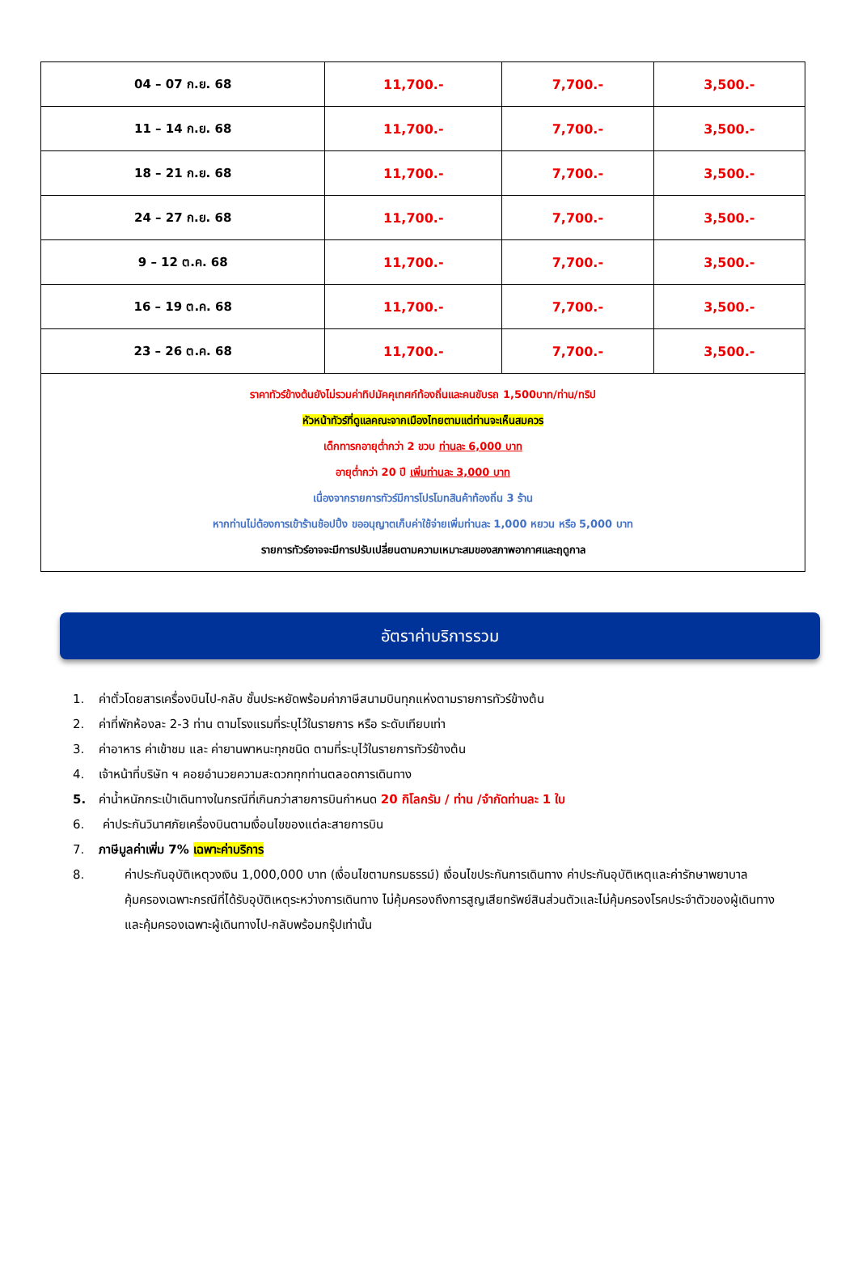| 04 – 07 ก.ย. 68 | 11,700.- | 7,700.- | 3,500.- |
| 11 – 14 ก.ย. 68 | 11,700.- | 7,700.- | 3,500.- |
| 18 – 21 ก.ย. 68 | 11,700.- | 7,700.- | 3,500.- |
| 24 – 27 ก.ย. 68 | 11,700.- | 7,700.- | 3,500.- |
| 9 – 12 ต.ค. 68 | 11,700.- | 7,700.- | 3,500.- |
| 16 – 19 ต.ค. 68 | 11,700.- | 7,700.- | 3,500.- |
| 23 – 26 ต.ค. 68 | 11,700.- | 7,700.- | 3,500.- |
| ราคาทัวร์ข้างต้นยังไม่รวมค่าทิปมัคคุเทศก์ท้องถิ่นและคนขับรถ 1,500บาท/ท่าน/ทริป หัวหน้าทัวร์ที่ดูแลคณะจากเมืองไทยตามแต่ท่านจะเห็นสมควร เด็กทารกอายุต่ำกว่า 2 ขวบ ท่านละ 6,000 บาท อายุต่ำกว่า 20 ปี เพิ่มท่านละ 3,000 บาท เนื่องจากรายการทัวร์มีการโปรโมทสินค้าท้องถิ่น 3 ร้าน หากท่านไม่ต้องการเข้าร้านช้อปปิ้ง ขออนุญาตเก็บค่าใช้จ่ายเพิ่มท่านละ 1,000 หยวน หรือ 5,000 บาท รายการทัวร์อาจจะมีการปรับเปลี่ยนตามความเหมาะสมของสภาพอากาศและฤดูกาล | | | |
อัตราค่าบริการรวม
1. ค่าตั๋วโดยสารเครื่องบินไป-กลับ ชั้นประหยัดพร้อมค่าภาษีสนามบินทุกแห่งตามรายการทัวร์ข้างต้น
2. ค่าที่พักห้องละ 2-3 ท่าน ตามโรงแรมที่ระบุไว้ในรายการ หรือ ระดับเทียบเท่า
3. ค่าอาหาร ค่าเข้าชม และ ค่ายานพาหนะทุกชนิด ตามที่ระบุไว้ในรายการทัวร์ข้างต้น
4. เจ้าหน้าที่บริษัท ฯ คอยอำนวยความสะดวกทุกท่านตลอดการเดินทาง
5. ค่าน้ำหนักกระเป๋าเดินทางในกรณีที่เกินกว่าสายการบินกำหนด 20 กิโลกรัม / ท่าน /จำกัดท่านละ 1 ใบ
6. ค่าประกันวินาศภัยเครื่องบินตามเงื่อนไขของแต่ละสายการบิน
7. ภาษีมูลค่าเพิ่ม 7% เฉพาะค่าบริการ
8. ค่าประกันอุบัติเหตุวงเงิน 1,000,000 บาท (เงื่อนไขตามกรมธรรม์) เงื่อนไขประกันการเดินทาง ค่าประกันอุบัติเหตุและค่ารักษาพยาบาลคุ้มครองเฉพาะกรณีที่ได้รับอุบัติเหตุระหว่างการเดินทาง ไม่คุ้มครองถึงการสูญเสียทรัพย์สินส่วนตัวและไม่คุ้มครองโรคประจำตัวของผู้เดินทางและคุ้มครองเฉพาะผู้เดินทางไป-กลับพร้อมกรุ๊ปเท่านั้น